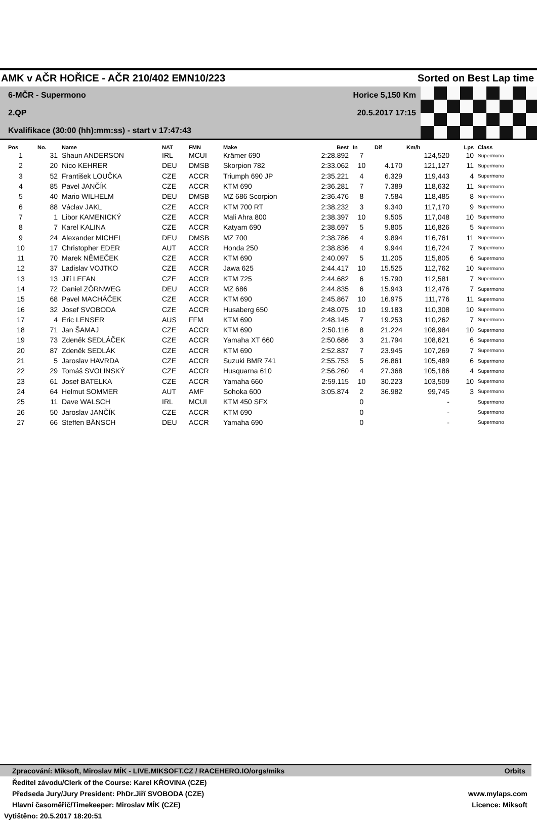AMK v AČR HOŘICE - AČR 210/402 EMN10/223 Sorted on Best Lap time
6-MČR - Supermono
Horice 5,150 Km
2.QP
20.5.2017 17:15
Kvalifikace (30:00 (hh):mm:ss) - start v 17:47:43
| Pos | No. | Name | NAT | FMN | Make | Best | In | Dif | Km/h | Lps | Class |
| --- | --- | --- | --- | --- | --- | --- | --- | --- | --- | --- | --- |
| 1 | 31 | Shaun ANDERSON | IRL | MCUI | Krämer 690 | 2:28.892 | 7 | | 124,520 | 10 | Supermono |
| 2 | 20 | Nico KEHRER | DEU | DMSB | Skorpion 782 | 2:33.062 | 10 | 4.170 | 121,127 | 11 | Supermono |
| 3 | 52 | František LOUČKA | CZE | ACCR | Triumph 690 JP | 2:35.221 | 4 | 6.329 | 119,443 | 4 | Supermono |
| 4 | 85 | Pavel JANČÍK | CZE | ACCR | KTM 690 | 2:36.281 | 7 | 7.389 | 118,632 | 11 | Supermono |
| 5 | 40 | Mario WILHELM | DEU | DMSB | MZ 686 Scorpion | 2:36.476 | 8 | 7.584 | 118,485 | 8 | Supermono |
| 6 | 88 | Václav JAKL | CZE | ACCR | KTM 700 RT | 2:38.232 | 3 | 9.340 | 117,170 | 9 | Supermono |
| 7 | 1 | Libor KAMENICKÝ | CZE | ACCR | Mali Ahra 800 | 2:38.397 | 10 | 9.505 | 117,048 | 10 | Supermono |
| 8 | 7 | Karel KALINA | CZE | ACCR | Katyam 690 | 2:38.697 | 5 | 9.805 | 116,826 | 5 | Supermono |
| 9 | 24 | Alexander MICHEL | DEU | DMSB | MZ 700 | 2:38.786 | 4 | 9.894 | 116,761 | 11 | Supermono |
| 10 | 17 | Christopher EDER | AUT | ACCR | Honda 250 | 2:38.836 | 4 | 9.944 | 116,724 | 7 | Supermono |
| 11 | 70 | Marek NĚMEČEK | CZE | ACCR | KTM 690 | 2:40.097 | 5 | 11.205 | 115,805 | 6 | Supermono |
| 12 | 37 | Ladislav VOJTKO | CZE | ACCR | Jawa 625 | 2:44.417 | 10 | 15.525 | 112,762 | 10 | Supermono |
| 13 | 13 | Jiří LEFAN | CZE | ACCR | KTM 725 | 2:44.682 | 6 | 15.790 | 112,581 | 7 | Supermono |
| 14 | 72 | Daniel ZÖRNWEG | DEU | ACCR | MZ 686 | 2:44.835 | 6 | 15.943 | 112,476 | 7 | Supermono |
| 15 | 68 | Pavel MACHÁČEK | CZE | ACCR | KTM 690 | 2:45.867 | 10 | 16.975 | 111,776 | 11 | Supermono |
| 16 | 32 | Josef SVOBODA | CZE | ACCR | Husaberg 650 | 2:48.075 | 10 | 19.183 | 110,308 | 10 | Supermono |
| 17 | 4 | Eric LENSER | AUS | FFM | KTM 690 | 2:48.145 | 7 | 19.253 | 110,262 | 7 | Supermono |
| 18 | 71 | Jan ŠAMAJ | CZE | ACCR | KTM 690 | 2:50.116 | 8 | 21.224 | 108,984 | 10 | Supermono |
| 19 | 73 | Zdeněk SEDLÁČEK | CZE | ACCR | Yamaha XT 660 | 2:50.686 | 3 | 21.794 | 108,621 | 6 | Supermono |
| 20 | 87 | Zdeněk SEDLÁK | CZE | ACCR | KTM 690 | 2:52.837 | 7 | 23.945 | 107,269 | 7 | Supermono |
| 21 | 5 | Jaroslav HAVRDA | CZE | ACCR | Suzuki BMR 741 | 2:55.753 | 5 | 26.861 | 105,489 | 6 | Supermono |
| 22 | 29 | Tomáš SVOLINSKÝ | CZE | ACCR | Husquarna 610 | 2:56.260 | 4 | 27.368 | 105,186 | 4 | Supermono |
| 23 | 61 | Josef BATELKA | CZE | ACCR | Yamaha 660 | 2:59.115 | 10 | 30.223 | 103,509 | 10 | Supermono |
| 24 | 64 | Helmut SOMMER | AUT | AMF | Sohoka 600 | 3:05.874 | 2 | 36.982 | 99,745 | 3 | Supermono |
| 25 | 11 | Dave WALSCH | IRL | MCUI | KTM 450 SFX | | 0 | | - | | Supermono |
| 26 | 50 | Jaroslav JANČÍK | CZE | ACCR | KTM 690 | | 0 | | - | | Supermono |
| 27 | 66 | Steffen BÄNSCH | DEU | ACCR | Yamaha 690 | | 0 | | - | | Supermono |
Zpracování: Miksoft, Miroslav MÍK - LIVE.MIKSOFT.CZ / RACEHERO.IO/orgs/miks Orbits
Ředitel závodu/Clerk of the Course: Karel KŘOVINA (CZE)
Předseda Jury/Jury President: PhDr.Jiří SVOBODA (CZE) www.mylaps.com
Hlavní časoměřič/Timekeeper: Miroslav MÍK (CZE) Licence: Miksoft
Vytištěno: 20.5.2017 18:20:51